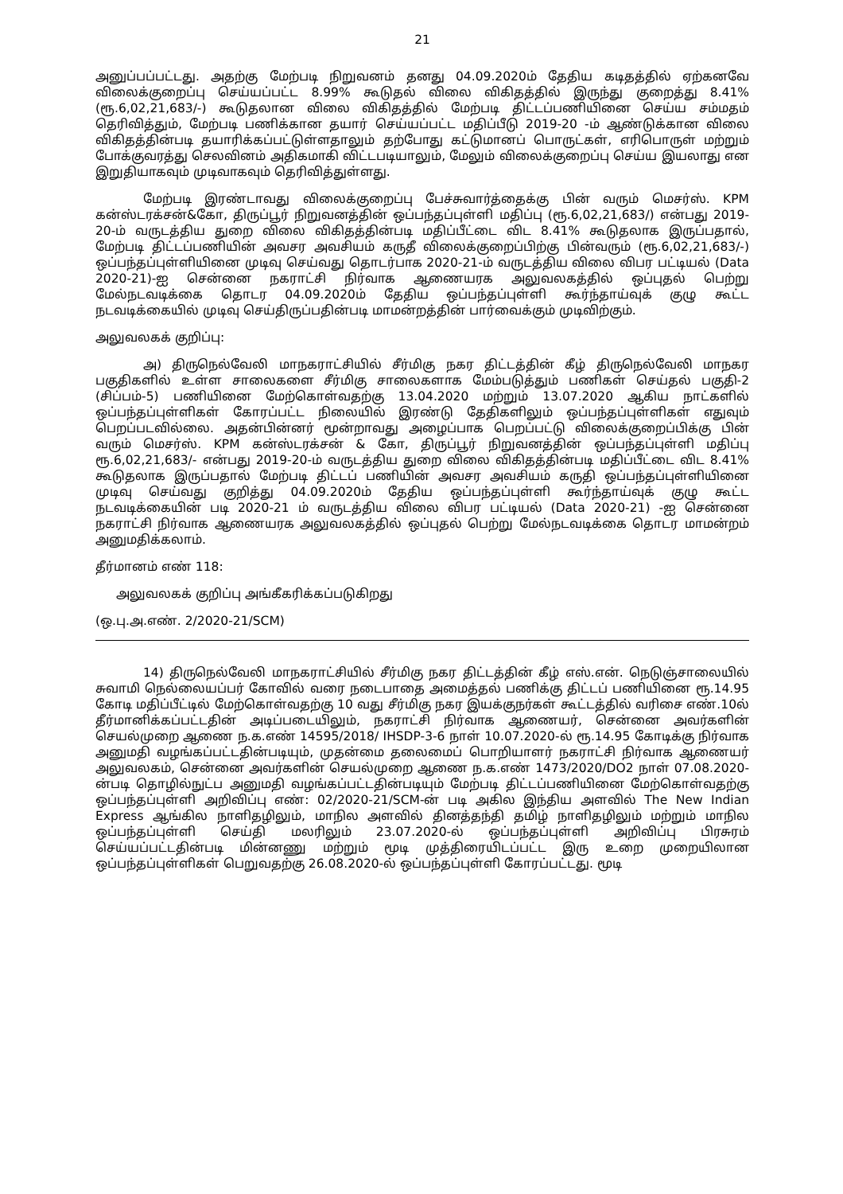21
அனுப்பப்பட்டது. அதற்கு மேற்படி நிறுவனம் தனது 04.09.2020ம் தேதிய கடிதத்தில் ஏற்கனவே விலைக்குறைப்பு செய்யப்பட்ட 8.99% கூடுதல் விலை விகிதத்தில் இருந்து குறைத்து 8.41% (ரூ.6,02,21,683/-) கூடுதலான விலை விகிதத்தில் மேற்படி திட்டப்பணியினை செய்ய சம்மதம் தெரிவித்தும், மேற்படி பணிக்கான தயார் செய்யப்பட்ட மதிப்பீடு 2019-20 -ம் ஆண்டுக்கான விலை விகிதத்தின்படி தயாரிக்கப்பட்டுள்ளதாலும் தற்போது கட்டுமானப் பொருட்கள், எரிபொருள் மற்றும் போக்குவரத்து செலவினம் அதிகமாகி விட்டபடியாலும், மேலும் விலைக்குறைப்பு செய்ய இயலாது என இறுதியாகவும் முடிவாகவும் தெரிவித்துள்ளது.
மேற்படி இரண்டாவது விலைக்குறைப்பு பேச்சுவார்த்தைக்கு பின் வரும் மெசர்ஸ். KPM கன்ஸ்டரக்சன்&கோ, திருப்பூர் நிறுவனத்தின் ஒப்பந்தப்புள்ளி மதிப்பு (ரூ.6,02,21,683/) என்பது 2019-20-ம் வருடத்திய துறை விலை விகிதத்தின்படி மதிப்பீட்டை விட 8.41% கூடுதலாக இருப்பதால், மேற்படி திட்டப்பணியின் அவசர அவசியம் கருதீ விலைக்குறைப்பிற்கு பின்வரும் (ரூ.6,02,21,683/-) ஒப்பந்தப்புள்ளியினை முடிவு செய்வது தொடர்பாக 2020-21-ம் வருடத்திய விலை விபர பட்டியல் (Data 2020-21)-ஐ சென்னை நகராட்சி நிர்வாக ஆணையரக அலுவலகத்தில் ஒப்புதல் பெற்று மேல்நடவடிக்கை தொடர 04.09.2020ம் தேதிய ஒப்பந்தப்புள்ளி கூர்ந்தாய்வுக் குழு கூட்ட நடவடிக்கையில் முடிவு செய்திருப்பதின்படி மாமன்றத்தின் பார்வைக்கும் முடிவிற்கும்.
அலுவலகக் குறிப்பு:
அ) திருநெல்வேலி மாநகராட்சியில் சீர்மிகு நகர திட்டத்தின் கீழ் திருநெல்வேலி மாநகர பகுதிகளில் உள்ள சாலைகளை சீர்மிகு சாலைகளாக மேம்படுத்தும் பணிகள் செய்தல் பகுதி-2 (சிப்பம்-5) பணியினை மேற்கொள்வதற்கு 13.04.2020 மற்றும் 13.07.2020 ஆகிய நாட்களில் ஒப்பந்தப்புள்ளிகள் கோரப்பட்ட நிலையில் இரண்டு தேதிகளிலும் ஒப்பந்தப்புள்ளிகள் எதுவும் பெறப்படவில்லை. அதன்பின்னர் மூன்றாவது அழைப்பாக பெறப்பட்டு விலைக்குறைப்பிக்கு பின் வரும் மெசர்ஸ். KPM கன்ஸ்டரக்சன் & கோ, திருப்பூர் நிறுவனத்தின் ஒப்பந்தப்புள்ளி மதிப்பு ரூ.6,02,21,683/- என்பது 2019-20-ம் வருடத்திய துறை விலை விகிதத்தின்படி மதிப்பீட்டை விட 8.41% கூடுதலாக இருப்பதால் மேற்படி திட்டப் பணியின் அவசர அவசியம் கருதி ஒப்பந்தப்புள்ளியினை முடிவு செய்வது குறித்து 04.09.2020ம் தேதிய ஒப்பந்தப்புள்ளி கூர்ந்தாய்வுக் குழு கூட்ட நடவடிக்கையின் படி 2020-21 ம் வருடத்திய விலை விபர பட்டியல் (Data 2020-21) -ஐ சென்னை நகராட்சி நிர்வாக ஆணையரக அலுவலகத்தில் ஒப்புதல் பெற்று மேல்நடவடிக்கை தொடர மாமன்றம் அனுமதிக்கலாம்.
தீர்மானம் எண் 118:
அலுவலகக் குறிப்பு அங்கீகரிக்கப்படுகிறது
(ஒ.பு.அ.எண். 2/2020-21/SCM)
14) திருநெல்வேலி மாநகராட்சியில் சீர்மிகு நகர திட்டத்தின் கீழ் எஸ்.என். நெடுஞ்சாலையில் சுவாமி நெல்லையப்பர் கோவில் வரை நடைபாதை அமைத்தல் பணிக்கு திட்டப் பணியினை ரூ.14.95 கோடி மதிப்பீட்டில் மேற்கொள்வதற்கு 10 வது சீர்மிகு நகர இயக்குநர்கள் கூட்டத்தில் வரிசை எண்.10ல் தீர்மானிக்கப்பட்டதின் அடிப்படையிலும், நகராட்சி நிர்வாக ஆணையர், சென்னை அவர்களின் செயல்முறை ஆணை ந.க.எண் 14595/2018/ IHSDP-3-6 நாள் 10.07.2020-ல் ரூ.14.95 கோடிக்கு நிர்வாக அனுமதி வழங்கப்பட்டதின்படியும், முதன்மை தலைமைப் பொறியாளர் நகராட்சி நிர்வாக ஆணையர் அலுவலகம், சென்னை அவர்களின் செயல்முறை ஆணை ந.க.எண் 1473/2020/DO2 நாள் 07.08.2020-ன்படி தொழில்நுட்ப அனுமதி வழங்கப்பட்டதின்படியும் மேற்படி திட்டப்பணியினை மேற்கொள்வதற்கு ஒப்பந்தப்புள்ளி அறிவிப்பு எண்: 02/2020-21/SCM-ன் படி அகில இந்திய அளவில் The New Indian Express ஆங்கில நாளிதழிலும், மாநில அளவில் தினத்தந்தி தமிழ் நாளிதழிலும் மற்றும் மாநில ஒப்பந்தப்புள்ளி செய்தி மலரிலும் 23.07.2020-ல் ஒப்பந்தப்புள்ளி அறிவிப்பு பிரசுரம் செய்யப்பட்டதின்படி மின்னணு மற்றும் மூடி முத்திரையிடப்பட்ட இரு உறை முறையிலான ஒப்பந்தப்புள்ளிகள் பெறுவதற்கு 26.08.2020-ல் ஒப்பந்தப்புள்ளி கோரப்பட்டது. மூடி